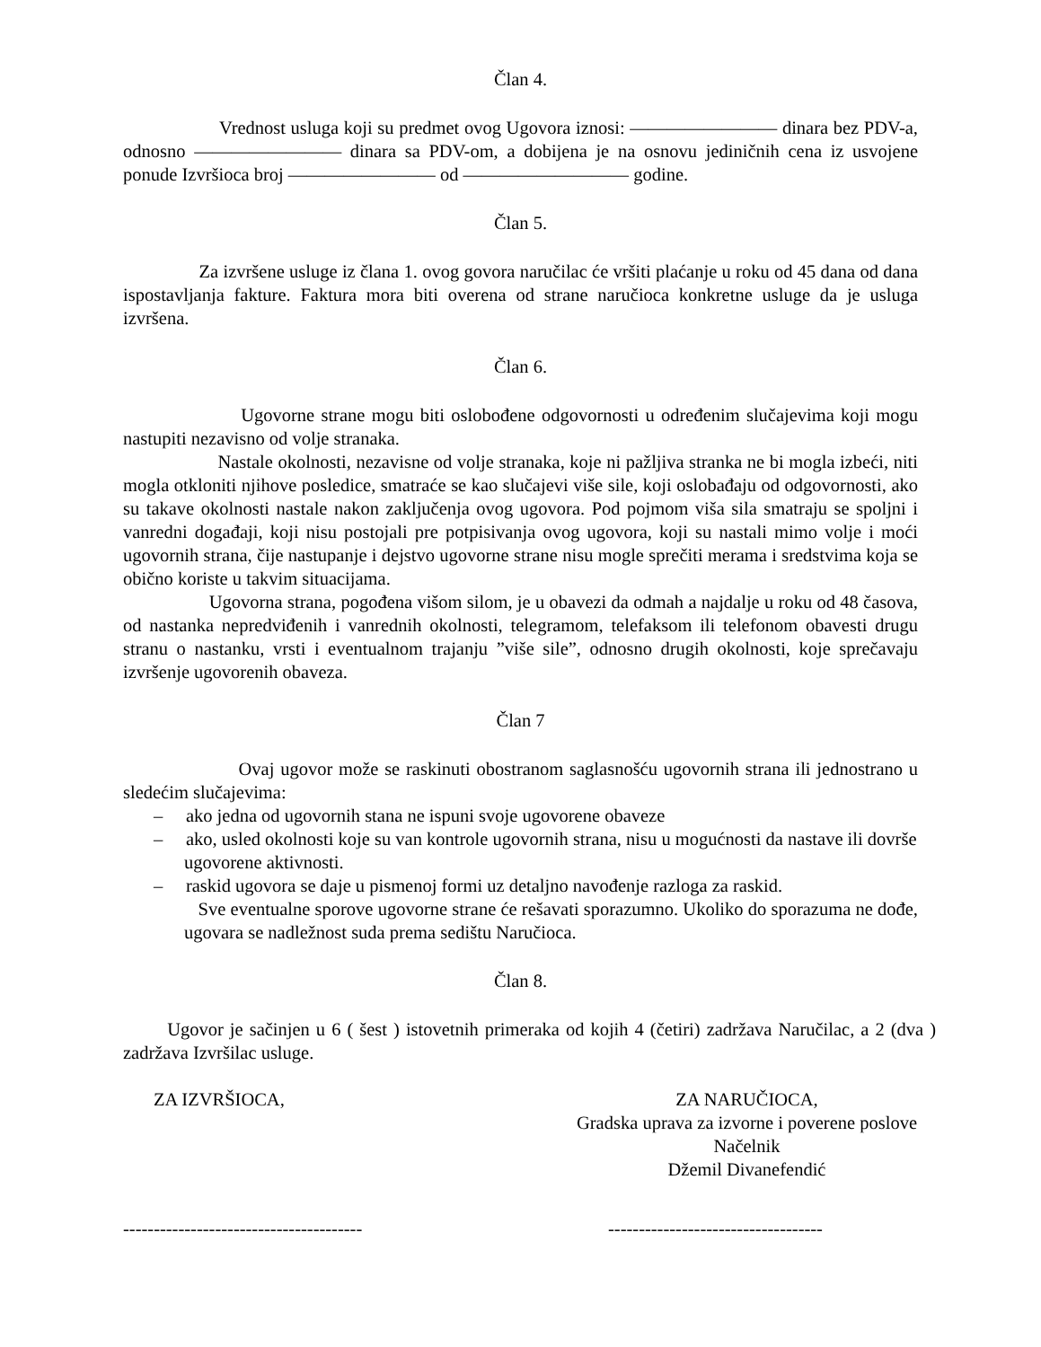Član 4.
Vrednost usluga koji su predmet ovog Ugovora iznosi: ———————— dinara bez PDV-a, odnosno ———————— dinara sa PDV-om, a dobijena je na osnovu jediničnih cena iz usvojene ponude Izvršioca broj ———————— od ————————— godine.
Član 5.
Za izvršene usluge iz člana 1. ovog govora naručilac će vršiti plaćanje u roku od 45 dana od dana ispostavljanja fakture. Faktura mora biti overena od strane naručioca konkretne usluge da je usluga izvršena.
Član 6.
Ugovorne strane mogu biti oslobođene odgovornosti u određenim slučajevima koji mogu nastupiti nezavisno od volje stranaka.
Nastale okolnosti, nezavisne od volje stranaka, koje ni pažljiva stranka ne bi mogla izbeći, niti mogla otkloniti njihove posledice, smatraće se kao slučajevi više sile, koji oslobađaju od odgovornosti, ako su takave okolnosti nastale nakon zaključenja ovog ugovora. Pod pojmom viša sila smatraju se spoljni i vanredni događaji, koji nisu postojali pre potpisivanja ovog ugovora, koji su nastali mimo volje i moći ugovornih strana, čije nastupanje i dejstvo ugovorne strane nisu mogle sprečiti merama i sredstvima koja se obično koriste u takvim situacijama.
Ugovorna strana, pogođena višom silom, je u obavezi da odmah a najdalje u roku od 48 časova, od nastanka nepredviđenih i vanrednih okolnosti, telegramom, telefaksom ili telefonom obavesti drugu stranu o nastanku, vrsti i eventualnom trajanju ”više sile”, odnosno drugih okolnosti, koje sprečavaju izvršenje ugovorenih obaveza.
Član 7
Ovaj ugovor može se raskinuti obostranom saglasnošću ugovornih strana ili jednostrano u sledećim slučajevima:
– ako jedna od ugovornih stana ne ispuni svoje ugovorene obaveze
– ako, usled okolnosti koje su van kontrole ugovornih strana, nisu u mogućnosti da nastave ili dovrše ugovorene aktivnosti.
– raskid ugovora se daje u pismenoj formi uz detaljno navođenje razloga za raskid.
Sve eventualne sporove ugovorne strane će rešavati sporazumno. Ukoliko do sporazuma ne dođe, ugovara se nadležnost suda prema sedištu Naručioca.
Član 8.
Ugovor je sačinjen u 6 ( šest ) istovetnih primeraka od kojih 4 (četiri) zadržava Naručilac, a 2 (dva ) zadržava Izvršilac usluge.
ZA IZVRŠIOCA, ZA NARUČIOCA,
Gradska uprava za izvorne i poverene poslove
Načelnik
Džemil Divanefendić
--------------------------------------- -----------------------------------